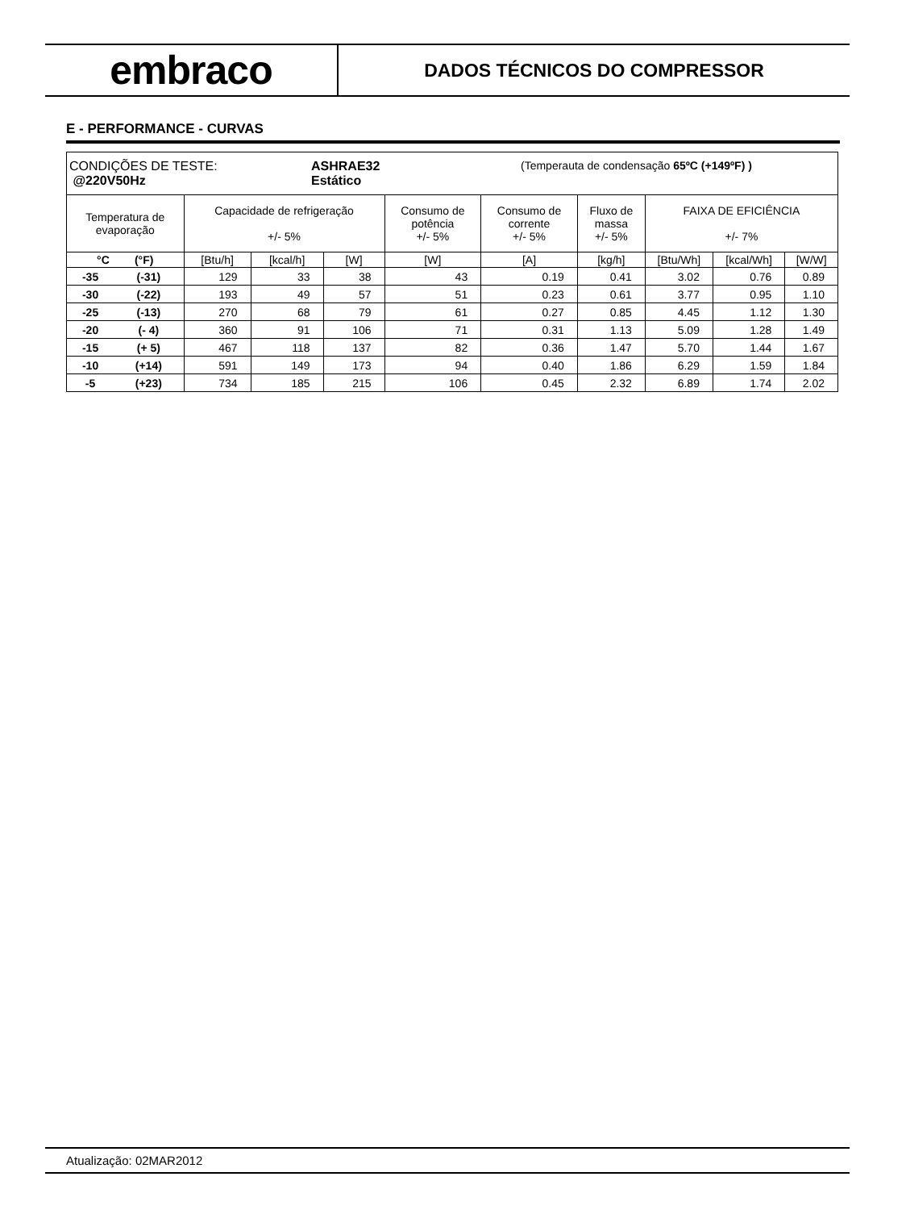embraco
DADOS TÉCNICOS DO COMPRESSOR
E - PERFORMANCE - CURVAS
| CONDIÇÕES DE TESTE: ASHRAE32 (Temperauta de condensação 65ºC (+149ºF) ) @220V50Hz Estático | | | | | | | | | | |
| Temperatura de evaporação | | Capacidade de refrigeração +/- 5% | | | Consumo de potência +/- 5% | Consumo de corrente +/- 5% | Fluxo de massa +/- 5% | FAIXA DE EFICIÊNCIA +/- 7% | | |
| °C (°F) | | [Btu/h] | [kcal/h] | [W] | [W] | [A] | [kg/h] | [Btu/Wh] | [kcal/Wh] | [W/W] |
| -35 | (-31) | 129 | 33 | 38 | 43 | 0.19 | 0.41 | 3.02 | 0.76 | 0.89 |
| -30 | (-22) | 193 | 49 | 57 | 51 | 0.23 | 0.61 | 3.77 | 0.95 | 1.10 |
| -25 | (-13) | 270 | 68 | 79 | 61 | 0.27 | 0.85 | 4.45 | 1.12 | 1.30 |
| -20 | (- 4) | 360 | 91 | 106 | 71 | 0.31 | 1.13 | 5.09 | 1.28 | 1.49 |
| -15 | (+ 5) | 467 | 118 | 137 | 82 | 0.36 | 1.47 | 5.70 | 1.44 | 1.67 |
| -10 | (+14) | 591 | 149 | 173 | 94 | 0.40 | 1.86 | 6.29 | 1.59 | 1.84 |
| -5 | (+23) | 734 | 185 | 215 | 106 | 0.45 | 2.32 | 6.89 | 1.74 | 2.02 |
Atualização: 02MAR2012